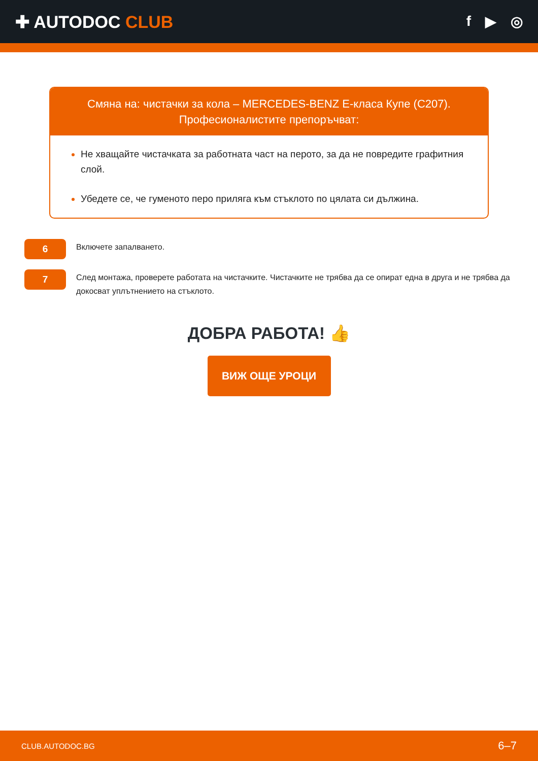✚ AUTODOC CLUB
f ▶ ◎
Смяна на: чистачки за кола – MERCEDES-BENZ E-класа Купе (C207).
Професионалистите препоръчват:
Не хващайте чистачката за работната част на перото, за да не повредите графитния слой.
Убедете се, че гуменото перо приляга към стъклото по цялата си дължина.
6
Включете запалването.
7
След монтажа, проверете работата на чистачките. Чистачките не трябва да се опират една в друга и не трябва да докосват уплътнението на стъклото.
ДОБРА РАБОТА! 👍
ВИЖ ОЩЕ УРОЦИ
CLUB.AUTODOC.BG 6–7